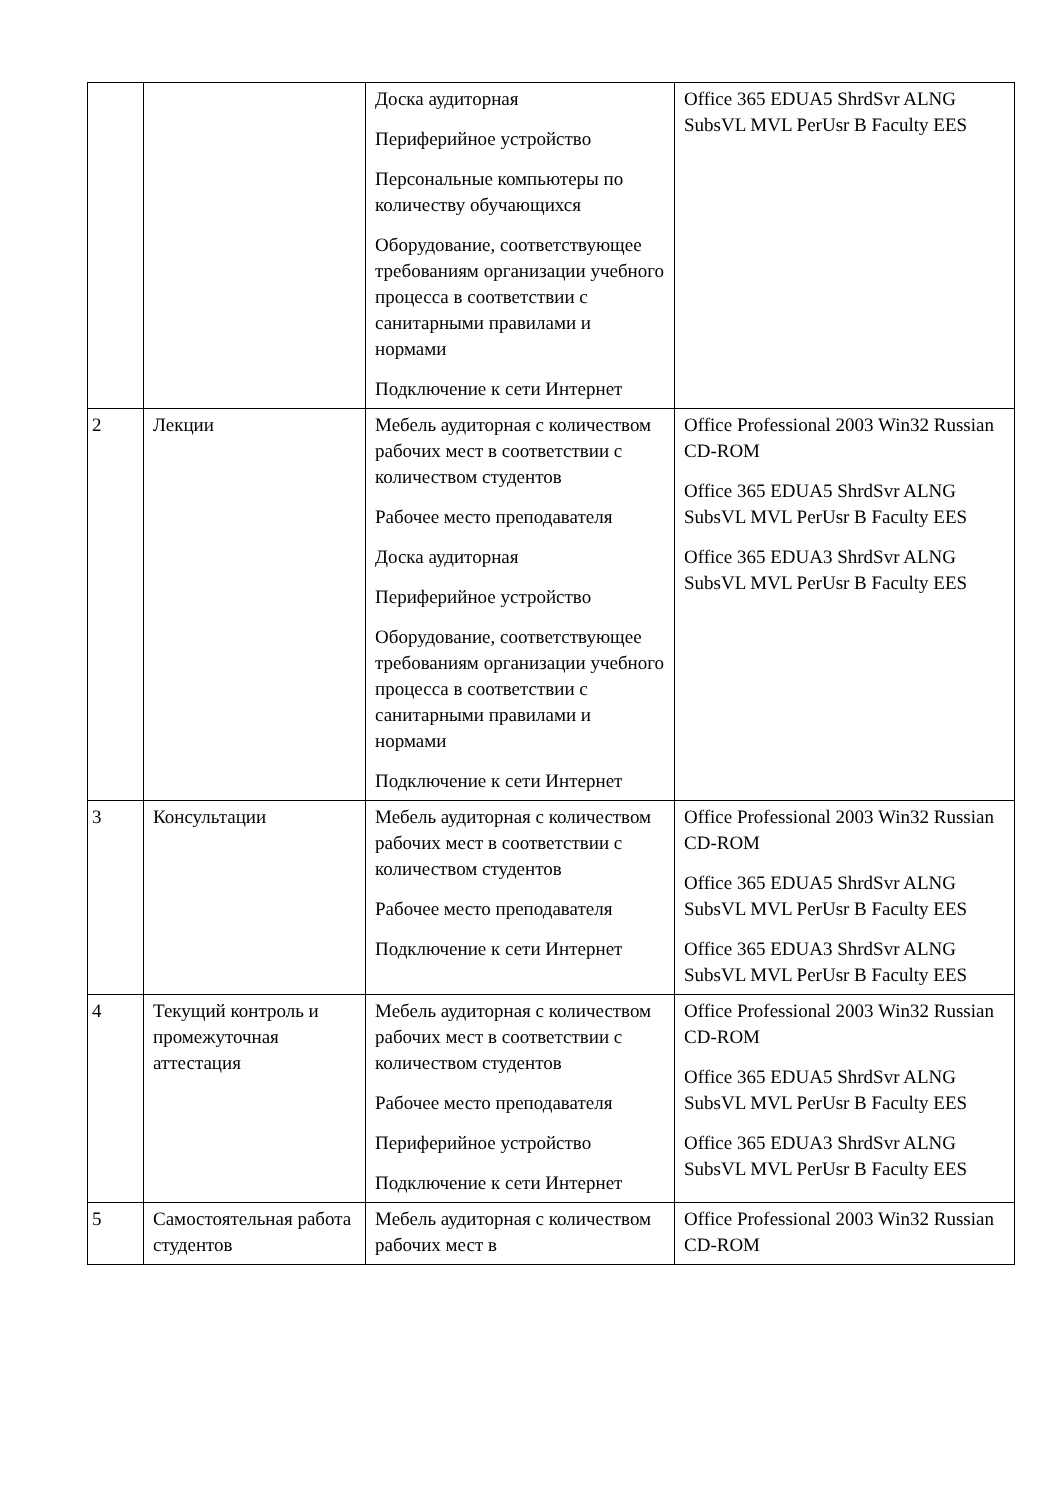| | | Доска аудиторная Периферийное устройство Персональные компьютеры по количеству обучающихся Оборудование, соответствующее требованиям организации учебного процесса в соответствии с санитарными правилами и нормами Подключение к сети Интернет | Office 365 EDUA5 ShrdSvr ALNG SubsVL MVL PerUsr B Faculty EES |
| 2 | Лекции | Мебель аудиторная с количеством рабочих мест в соответствии с количеством студентов Рабочее место преподавателя Доска аудиторная Периферийное устройство Оборудование, соответствующее требованиям организации учебного процесса в соответствии с санитарными правилами и нормами Подключение к сети Интернет | Office Professional 2003 Win32 Russian CD-ROM Office 365 EDUA5 ShrdSvr ALNG SubsVL MVL PerUsr B Faculty EES Office 365 EDUA3 ShrdSvr ALNG SubsVL MVL PerUsr B Faculty EES |
| 3 | Консультации | Мебель аудиторная с количеством рабочих мест в соответствии с количеством студентов Рабочее место преподавателя Подключение к сети Интернет | Office Professional 2003 Win32 Russian CD-ROM Office 365 EDUA5 ShrdSvr ALNG SubsVL MVL PerUsr B Faculty EES Office 365 EDUA3 ShrdSvr ALNG SubsVL MVL PerUsr B Faculty EES |
| 4 | Текущий контроль и промежуточная аттестация | Мебель аудиторная с количеством рабочих мест в соответствии с количеством студентов Рабочее место преподавателя Периферийное устройство Подключение к сети Интернет | Office Professional 2003 Win32 Russian CD-ROM Office 365 EDUA5 ShrdSvr ALNG SubsVL MVL PerUsr B Faculty EES Office 365 EDUA3 ShrdSvr ALNG SubsVL MVL PerUsr B Faculty EES |
| 5 | Самостоятельная работа студентов | Мебель аудиторная с количеством рабочих мест в | Office Professional 2003 Win32 Russian CD-ROM |